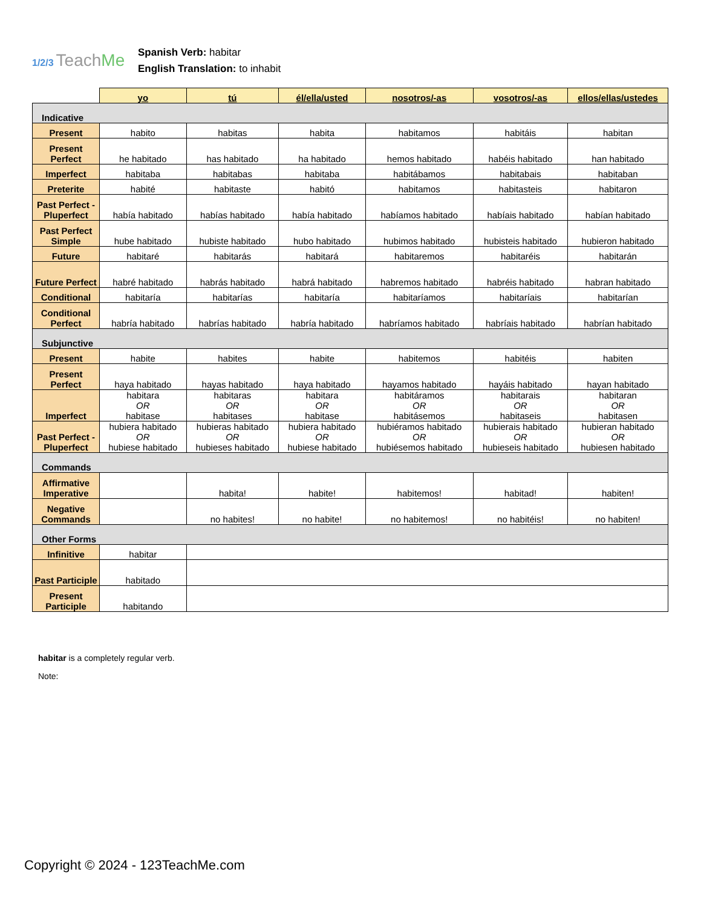1/2/3 TeachMe
Spanish Verb: habitar
English Translation: to inhabit
| | yo | tú | él/ella/usted | nosotros/-as | vosotros/-as | ellos/ellas/ustedes |
| --- | --- | --- | --- | --- | --- | --- |
| Indicative | | | | | | |
| Present | habito | habitas | habita | habitamos | habitáis | habitan |
| Present Perfect | he habitado | has habitado | ha habitado | hemos habitado | habéis habitado | han habitado |
| Imperfect | habitaba | habitabas | habitaba | habitábamos | habitabais | habitaban |
| Preterite | habité | habitaste | habitó | habitamos | habitasteis | habitaron |
| Past Perfect - Pluperfect | había habitado | habías habitado | había habitado | habíamos habitado | habíais habitado | habían habitado |
| Past Perfect Simple | hube habitado | hubiste habitado | hubo habitado | hubimos habitado | hubisteis habitado | hubieron habitado |
| Future | habitaré | habitarás | habitará | habitaremos | habitaréis | habitarán |
| Future Perfect | habré habitado | habrás habitado | habrá habitado | habremos habitado | habréis habitado | habran habitado |
| Conditional | habitaría | habitarías | habitaría | habitaríamos | habitaríais | habitarían |
| Conditional Perfect | habría habitado | habrías habitado | habría habitado | habríamos habitado | habríais habitado | habrían habitado |
| Subjunctive | | | | | | |
| Present | habite | habites | habite | habitemos | habitéis | habiten |
| Present Perfect | haya habitado | hayas habitado | haya habitado | hayamos habitado | hayáis habitado | hayan habitado |
| Imperfect | habitara OR habitase | habitaras OR habitases | habitara OR habitase | habitáramos OR habitásemos | habitarais OR habitaseis | habitaran OR habitasen |
| Past Perfect - Pluperfect | hubiera habitado OR hubiese habitado | hubieras habitado OR hubieses habitado | hubiera habitado OR hubiese habitado | hubiéramos habitado OR hubiésemos habitado | hubierais habitado OR hubieseis habitado | hubieran habitado OR hubiesen habitado |
| Commands | | | | | | |
| Affirmative Imperative | | habita! | habite! | habitemos! | habitad! | habiten! |
| Negative Commands | | no habites! | no habite! | no habitemos! | no habitéis! | no habiten! |
| Other Forms | | | | | | |
| Infinitive | habitar | | | | | |
| Past Participle | habitado | | | | | |
| Present Participle | habitando | | | | | |
habitar is a completely regular verb.
Note:
Copyright © 2024 - 123TeachMe.com